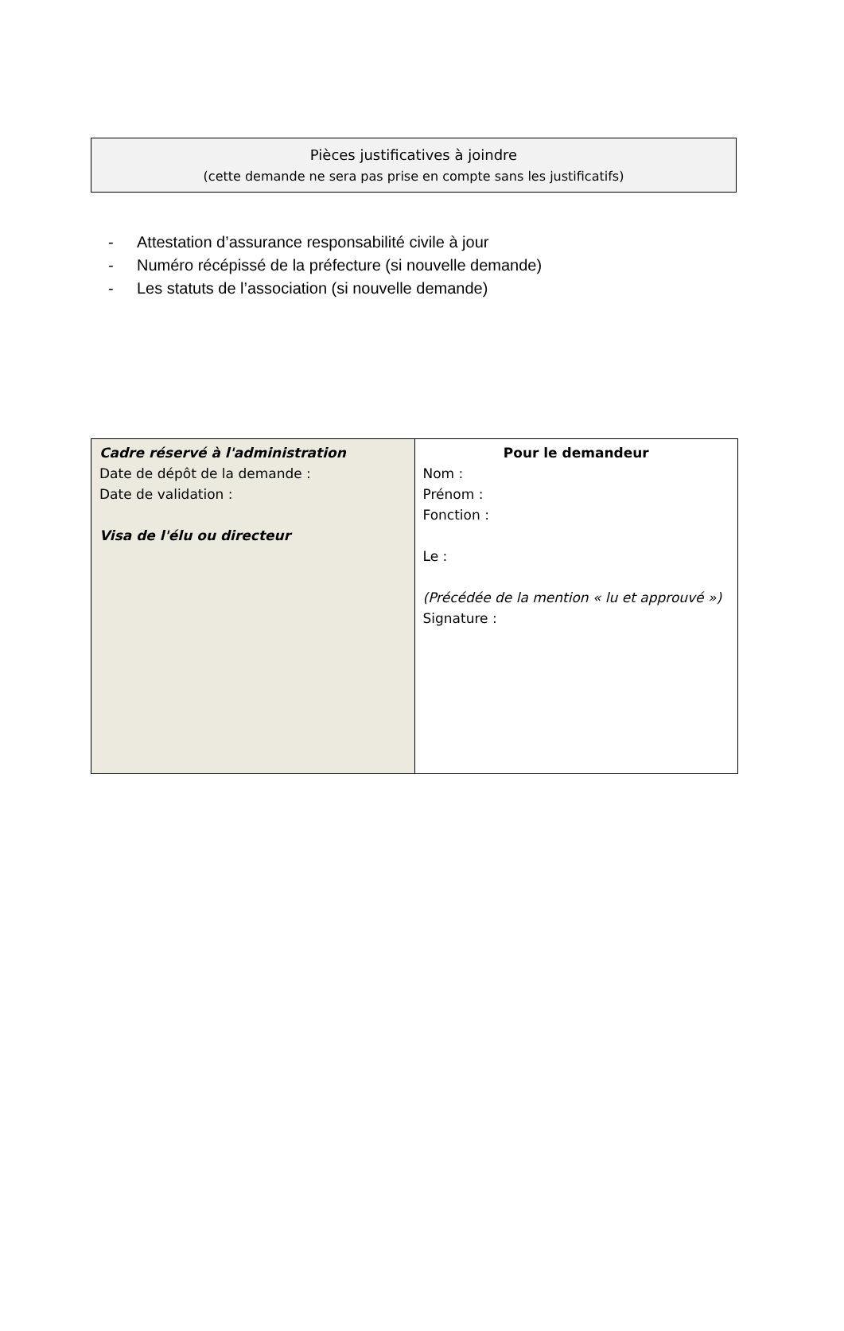Pièces justificatives à joindre
(cette demande ne sera pas prise en compte sans les justificatifs)
- Attestation d’assurance responsabilité civile à jour
- Numéro récépissé de la préfecture (si nouvelle demande)
- Les statuts de l’association (si nouvelle demande)
| Cadre réservé à l'administration Date de dépôt de la demande : Date de validation : Visa de l'élu ou directeur | Pour le demandeur Nom : Prénom : Fonction : Le : (Précédée de la mention « lu et approuvé ») Signature : |